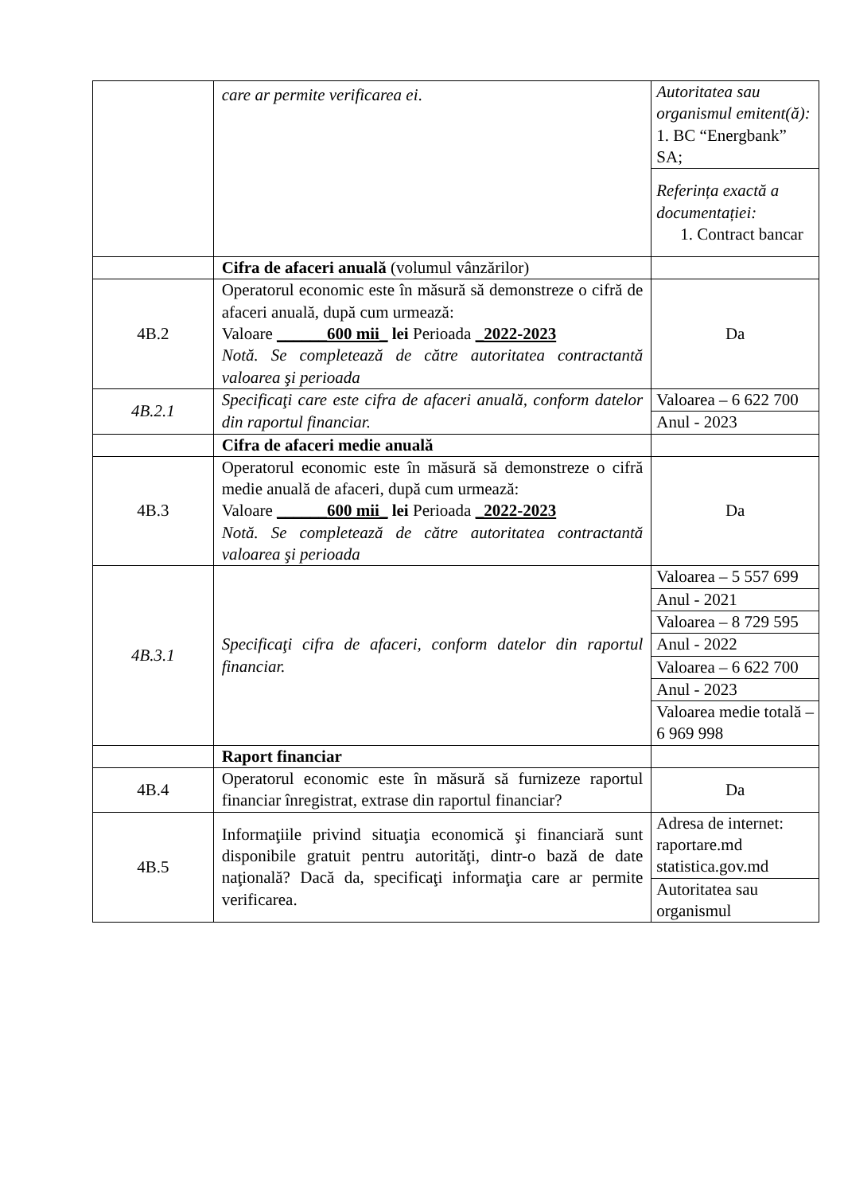| | care ar permite verificarea ei . | Autoritatea sau organismul emitent(ă): 1. BC “Energbank” SA; |
| | | Referința exactă a documentației: 1. Contract bancar |
| | Cifra de afaceri anuală (volumul vânzărilor) | |
| 4B.2 | Operatorul economic este în măsură să demonstreze o cifră de afaceri anuală, după cum urmează: Valoare ______600 mii_ lei Perioada _2022-2023 Notă. Se completează de către autoritatea contractantă valoarea şi perioada | Da |
| 4B.2.1 | Specificaţi care este cifra de afaceri anuală, conform datelor din raportul financiar. | Valoarea – 6 622 700 |
| | | Anul - 2023 |
| | Cifra de afaceri medie anuală | |
| 4B.3 | Operatorul economic este în măsură să demonstreze o cifră medie anuală de afaceri, după cum urmează: Valoare ______600 mii_ lei Perioada _2022-2023 Notă. Se completează de către autoritatea contractantă valoarea şi perioada | Da |
| 4B.3.1 | Specificaţi cifra de afaceri, conform datelor din raportul financiar. | Valoarea – 5 557 699 |
| | | Anul - 2021 |
| | | Valoarea – 8 729 595 |
| | | Anul - 2022 |
| | | Valoarea – 6 622 700 |
| | | Anul - 2023 |
| | | Valoarea medie totală – 6 969 998 |
| | Raport financiar | |
| 4B.4 | Operatorul economic este în măsură să furnizeze raportul financiar înregistrat, extrase din raportul financiar? | Da |
| 4B.5 | Informaţiile privind situaţia economică şi financiară sunt disponibile gratuit pentru autorităţi, dintr-o bază de date naţională? Dacă da, specificaţi informaţia care ar permite verificarea. | Adresa de internet: raportare.md statistica.gov.md |
| | | Autoritatea sau organismul |